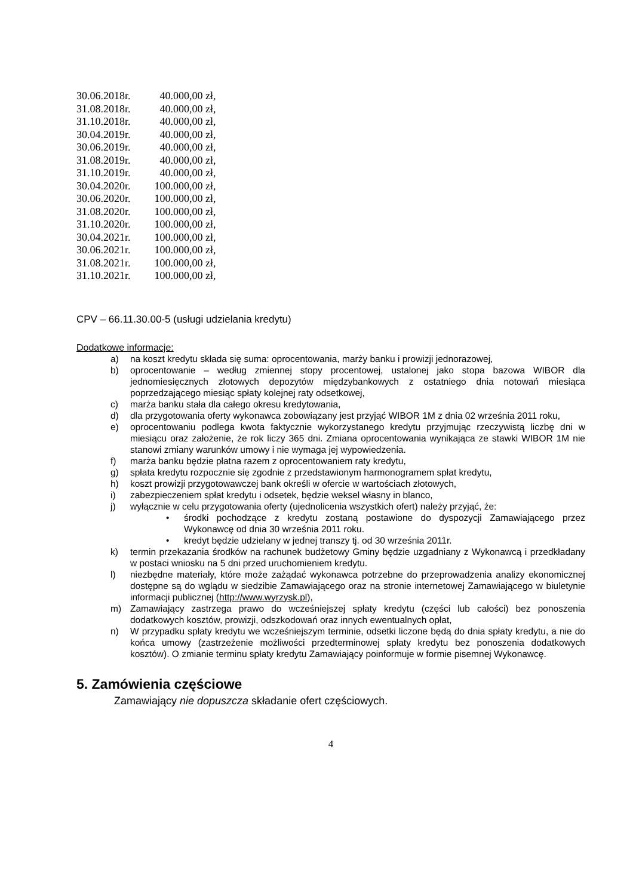| 30.06.2018r. | 40.000,00 zł, |
| 31.08.2018r. | 40.000,00 zł, |
| 31.10.2018r. | 40.000,00 zł, |
| 30.04.2019r. | 40.000,00 zł, |
| 30.06.2019r. | 40.000,00 zł, |
| 31.08.2019r. | 40.000,00 zł, |
| 31.10.2019r. | 40.000,00 zł, |
| 30.04.2020r. | 100.000,00 zł, |
| 30.06.2020r. | 100.000,00 zł, |
| 31.08.2020r. | 100.000,00 zł, |
| 31.10.2020r. | 100.000,00 zł, |
| 30.04.2021r. | 100.000,00 zł, |
| 30.06.2021r. | 100.000,00 zł, |
| 31.08.2021r. | 100.000,00 zł, |
| 31.10.2021r. | 100.000,00 zł, |
CPV – 66.11.30.00-5 (usługi udzielania kredytu)
Dodatkowe informacje:
a) na koszt kredytu składa się suma: oprocentowania, marży banku i prowizji jednorazowej,
b) oprocentowanie – według zmiennej stopy procentowej, ustalonej jako stopa bazowa WIBOR dla jednomiesięcznych złotowych depozytów międzybankowych z ostatniego dnia notowań miesiąca poprzedzającego miesiąc spłaty kolejnej raty odsetkowej,
c) marża banku stała dla całego okresu kredytowania,
d) dla przygotowania oferty wykonawca zobowiązany jest przyjąć WIBOR 1M z dnia 02 września 2011 roku,
e) oprocentowaniu podlega kwota faktycznie wykorzystanego kredytu przyjmując rzeczywistą liczbę dni w miesiącu oraz założenie, że rok liczy 365 dni. Zmiana oprocentowania wynikająca ze stawki WIBOR 1M nie stanowi zmiany warunków umowy i nie wymaga jej wypowiedzenia.
f) marża banku będzie płatna razem z oprocentowaniem raty kredytu,
g) spłata kredytu rozpocznie się zgodnie z przedstawionym harmonogramem spłat kredytu,
h) koszt prowizji przygotowawczej bank określi w ofercie w wartościach złotowych,
i) zabezpieczeniem spłat kredytu i odsetek, będzie weksel własny in blanco,
j) wyłącznie w celu przygotowania oferty (ujednolicenia wszystkich ofert) należy przyjąć, że:
• środki pochodzące z kredytu zostaną postawione do dyspozycji Zamawiającego przez Wykonawcę od dnia 30 września 2011 roku.
• kredyt będzie udzielany w jednej transzy tj. od 30 września 2011r.
k) termin przekazania środków na rachunek budżetowy Gminy będzie uzgadniany z Wykonawcą i przedkładany w postaci wniosku na 5 dni przed uruchomieniem kredytu.
l) niezbędne materiały, które może zażądać wykonawca potrzebne do przeprowadzenia analizy ekonomicznej dostępne są do wglądu w siedzibie Zamawiającego oraz na stronie internetowej Zamawiającego w biuletynie informacji publicznej (http://www.wyrzysk.pl),
m) Zamawiający zastrzega prawo do wcześniejszej spłaty kredytu (części lub całości) bez ponoszenia dodatkowych kosztów, prowizji, odszkodowań oraz innych ewentualnych opłat,
n) W przypadku spłaty kredytu we wcześniejszym terminie, odsetki liczone będą do dnia spłaty kredytu, a nie do końca umowy (zastrzeżenie możliwości przedterminowej spłaty kredytu bez ponoszenia dodatkowych kosztów). O zmianie terminu spłaty kredytu Zamawiający poinformuje w formie pisemnej Wykonawcę.
5. Zamówienia częściowe
Zamawiający nie dopuszcza składanie ofert częściowych.
4